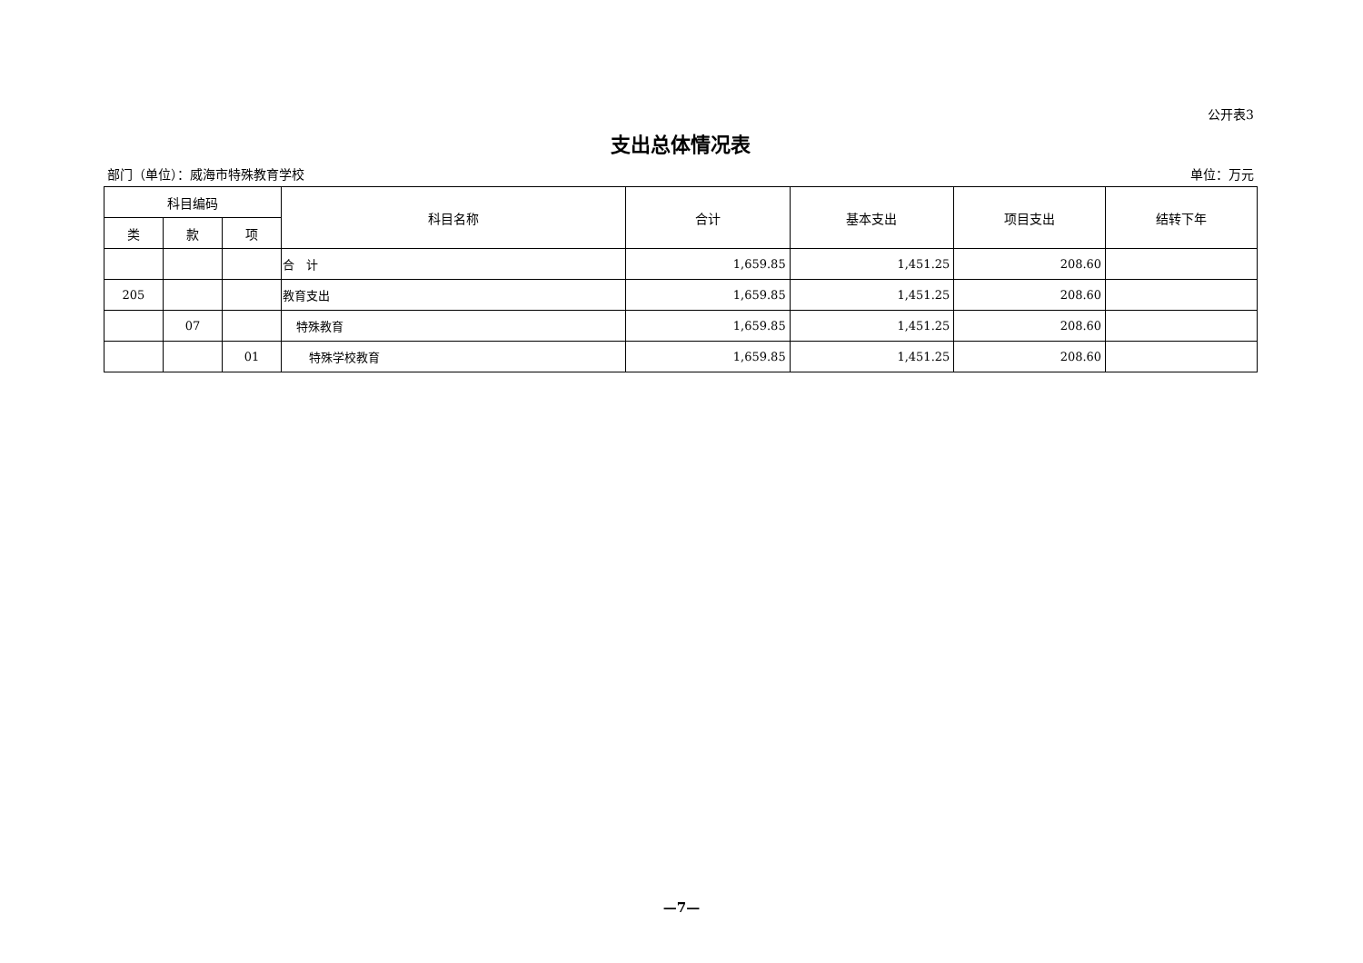公开表3
支出总体情况表
部门（单位）：威海市特殊教育学校 单位：万元
| 科目编码 | | | 科目名称 | 合计 | 基本支出 | 项目支出 | 结转下年 |
| --- | --- | --- | --- | --- | --- | --- | --- |
| 类 | 款 | 项 | | | | | |
| | | | 合 计 | 1,659.85 | 1,451.25 | 208.60 | |
| 205 | | | 教育支出 | 1,659.85 | 1,451.25 | 208.60 | |
| | 07 | | 特殊教育 | 1,659.85 | 1,451.25 | 208.60 | |
| | | 01 | 特殊学校教育 | 1,659.85 | 1,451.25 | 208.60 | |
—7—